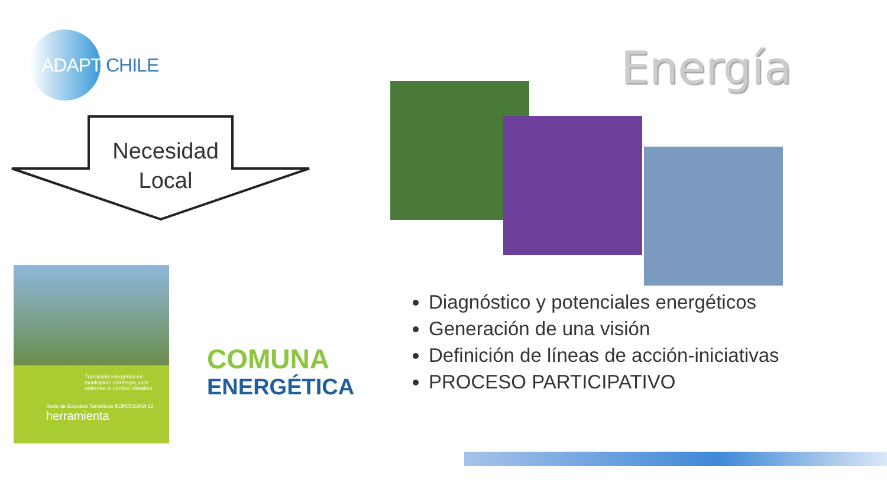ADAPT CHILE
Necesidad
Local
Transición energética en municipios: estrategia para enfrentar el cambio climático
Serie de Estudios Temáticos EUROCLIMA 12 herramienta
COMUNA
ENERGÉTICA
Energía
Diagnóstico y potenciales energéticos
Generación de una visión
Definición de líneas de acción-iniciativas
PROCESO PARTICIPATIVO